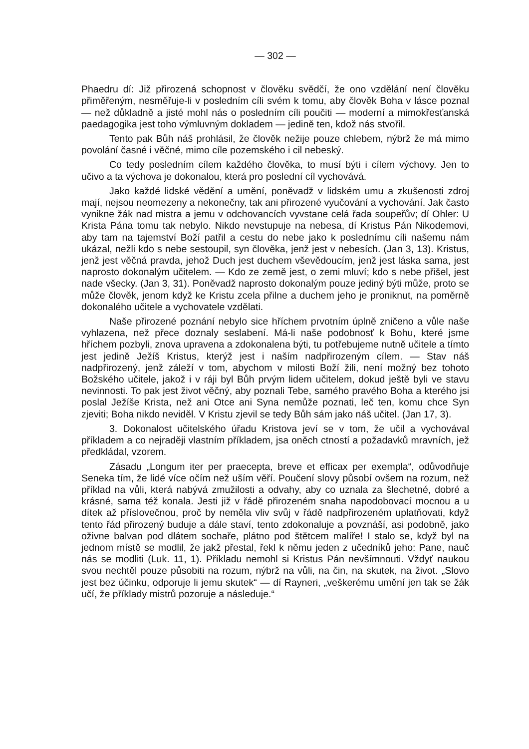— 302 —
Phaedru dí: Již přirozená schopnost v člověku svědčí, že ono vzdělání není člověku přiměřeným, nesměřuje-li v posledním cíli svém k tomu, aby člověk Boha v lásce poznal — než důkladně a jisté mohl nás o posledním cíli poučiti — moderní a mimokřesťanská paedagogika jest toho výmluvným dokladem — jedině ten, kdož nás stvořil.
Tento pak Bůh náš prohlásil, že člověk nežije pouze chlebem, nýbrž že má mimo povolání časné i věčné, mimo cíle pozemského i cil nebeský.
Co tedy posledním cílem každého člověka, to musí býti i cílem výchovy. Jen to učivo a ta výchova je dokonalou, která pro poslední cíl vychovává.
Jako každé lidské vědění a umění, poněvadž v lidském umu a zkušenosti zdroj mají, nejsou neomezeny a nekonečny, tak ani přirozené vyučování a vychování. Jak často vynikne žák nad mistra a jemu v odchovancích vyvstane celá řada soupeřův; dí Ohler: U Krista Pána tomu tak nebylo. Nikdo nevstupuje na nebesa, dí Kristus Pán Nikodemovi, aby tam na tajemství Boží patřil a cestu do nebe jako k poslednímu cíli našemu nám ukázal, nežli kdo s nebe sestoupil, syn člověka, jenž jest v nebesích. (Jan 3, 13). Kristus, jenž jest věčná pravda, jehož Duch jest duchem vševědoucím, jenž jest láska sama, jest naprosto dokonalým učitelem. — Kdo ze země jest, o zemi mluví; kdo s nebe přišel, jest nade všecky. (Jan 3, 31). Poněvadž naprosto dokonalým pouze jediný býti může, proto se může člověk, jenom když ke Kristu zcela přilne a duchem jeho je proniknut, na poměrně dokonalého učitele a vychovatele vzdělati.
Naše přirozené poznání nebylo sice hříchem prvotním úplně zničeno a vůle naše vyhlazena, než přece doznaly seslabení. Má-li naše podobnosť k Bohu, které jsme hříchem pozbyli, znova upravena a zdokonalena býti, tu potřebujeme nutně učitele a tímto jest jedině Ježíš Kristus, kterýž jest i naším nadpřirozeným cílem. — Stav náš nadpřirozený, jenž záleží v tom, abychom v milosti Boží žili, není možný bez tohoto Božského učitele, jakož i v ráji byl Bůh prvým lidem učitelem, dokud ještě byli ve stavu nevinnosti. To pak jest život věčný, aby poznali Tebe, samého pravého Boha a kterého jsi poslal Ježíše Krista, než ani Otce ani Syna nemůže poznati, leč ten, komu chce Syn zjeviti; Boha nikdo neviděl. V Kristu zjevil se tedy Bůh sám jako náš učitel. (Jan 17, 3).
3. Dokonalost učitelského úřadu Kristova jeví se v tom, že učil a vychovával příkladem a co nejraději vlastním příkladem, jsa oněch ctností a požadavků mravních, jež předkládal, vzorem.
Zásadu „Longum iter per praecepta, breve et efficax per exempla“, odůvodňuje Seneka tím, že lidé více očím než uším věří. Poučení slovy působí ovšem na rozum, než příklad na vůli, která nabývá zmužilosti a odvahy, aby co uznala za šlechetné, dobré a krásné, sama též konala. Jesti již v řádě přirozeném snaha napodobovací mocnou a u dítek až příslovečnou, proč by neměla vliv svůj v řádě nadpřirozeném uplatňovati, když tento řád přirozený buduje a dále staví, tento zdokonaluje a povznáší, asi podobně, jako oživne balvan pod dlátem sochaře, plátno pod štětcem malíře! I stalo se, když byl na jednom místě se modlil, že jakž přestal, řekl k němu jeden z učedníků jeho: Pane, nauč nás se modliti (Luk. 11, 1). Příkladu nemohl si Kristus Pán nevšímnouti. Vždyť naukou svou nechtěl pouze působiti na rozum, nýbrž na vůli, na čin, na skutek, na život. „Slovo jest bez účinku, odporuje li jemu skutek“ — dí Rayneri, „veškerému umění jen tak se žák učí, že příklady mistrů pozoruje a následuje.“